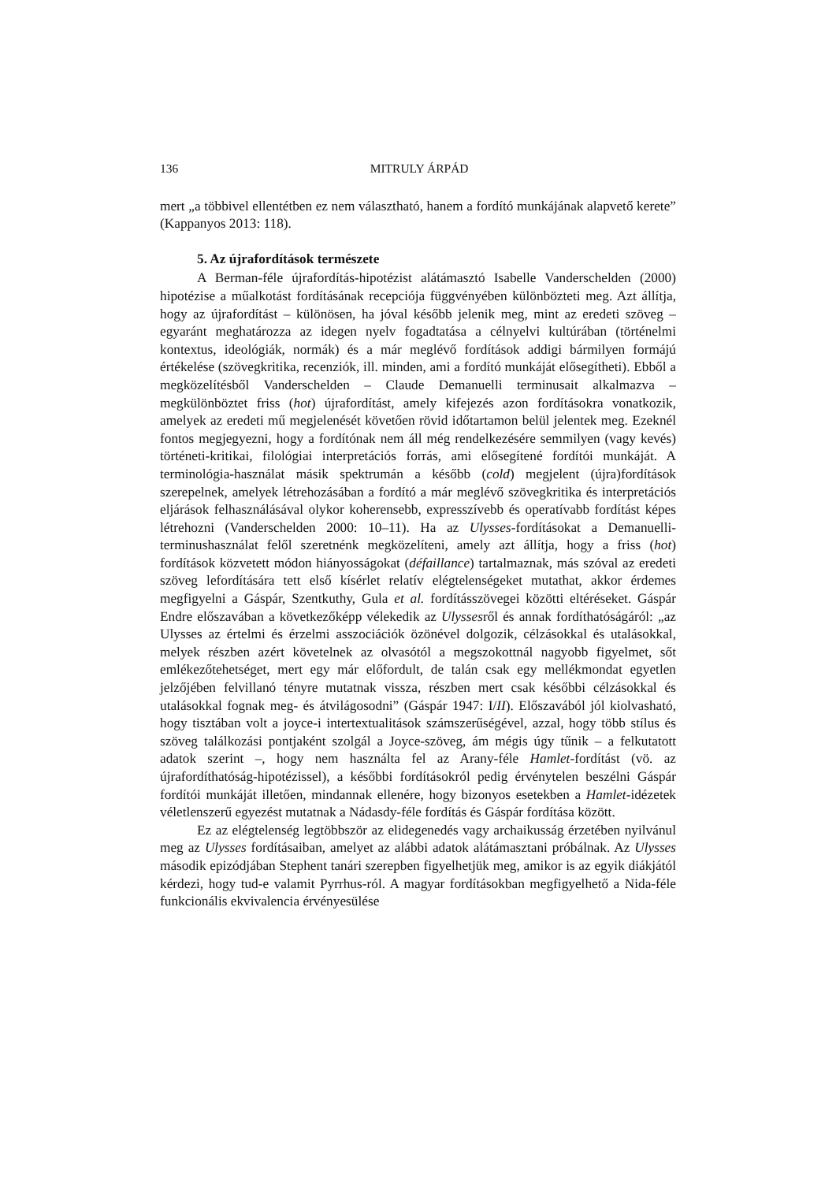136 MITRULY ÁRPÁD
mert „a többivel ellentétben ez nem választható, hanem a fordító munkájának alapvető kerete” (Kappanyos 2013: 118).
5. Az újrafordítások természete
A Berman-féle újrafordítás-hipotézist alátámasztó Isabelle Vanderschelden (2000) hipotézise a műalkotást fordításának recepciója függvényében különbözteti meg. Azt állítja, hogy az újrafordítást – különösen, ha jóval később jelenik meg, mint az eredeti szöveg – egyaránt meghatározza az idegen nyelv fogadtatása a célnyelvi kultúrában (történelmi kontextus, ideológiák, normák) és a már meglévő fordítások addigi bármilyen formájú értékelése (szövegkritika, recenziók, ill. minden, ami a fordító munkáját elősegítheti). Ebből a megközelítésből Vanderschelden – Claude Demanuelli terminusait alkalmazva – megkülönböztet friss (hot) újrafordítást, amely kifejezés azon fordításokra vonatkozik, amelyek az eredeti mű megjelenését követően rövid időtartamon belül jelentek meg. Ezeknél fontos megjegyezni, hogy a fordítónak nem áll még rendelkezésére semmilyen (vagy kevés) történeti-kritikai, filológiai interpretációs forrás, ami elősegítené fordítói munkáját. A terminológia-használat másik spektrumán a később (cold) megjelent (újra)fordítások szerepelnek, amelyek létrehozásában a fordító a már meglévő szövegkritika és interpretációs eljárások felhasználásával olykor koherensebb, expresszívebb és operatívabb fordítást képes létrehozni (Vanderschelden 2000: 10–11). Ha az Ulysses-fordításokat a Demanuelli-terminushasználat felől szeretnénk megközelíteni, amely azt állítja, hogy a friss (hot) fordítások közvetett módon hiányosságokat (défaillance) tartalmaznak, más szóval az eredeti szöveg lefordítására tett első kísérlet relatív elégtelenségeket mutathat, akkor érdemes megfigyelni a Gáspár, Szentkuthy, Gula et al. fordításszövegei közötti eltéréseket. Gáspár Endre előszavában a következőképp vélekedik az Ulyssesről és annak fordíthatóságáról: „az Ulysses az értelmi és érzelmi asszociációk özönével dolgozik, célzásokkal és utalásokkal, melyek részben azért követelnek az olvasótól a megszokottnál nagyobb figyelmet, sőt emlékezőtehetséget, mert egy már előfordult, de talán csak egy mellékmondat egyetlen jelzőjében felvillanó tényre mutatnak vissza, részben mert csak későbbi célzásokkal és utalásokkal fognak meg- és átvilágosodni” (Gáspár 1947: I/II). Előszavából jól kiolvasható, hogy tisztában volt a joyce-i intertextualitások számszerűségével, azzal, hogy több stílus és szöveg találkozási pontjaként szolgál a Joyce-szöveg, ám mégis úgy tűnik – a felkutatott adatok szerint –, hogy nem használta fel az Arany-féle Hamlet-fordítást (vö. az újrafordíthatóság-hipotézissel), a későbbi fordításokról pedig érvénytelen beszélni Gáspár fordítói munkáját illetően, mindannak ellenére, hogy bizonyos esetekben a Hamlet-idézetek véletlenszerű egyezést mutatnak a Nádasdy-féle fordítás és Gáspár fordítása között.
Ez az elégtelenség legtöbbször az elidegenedés vagy archaikusság érzetében nyilvánul meg az Ulysses fordításaiban, amelyet az alábbi adatok alátámasztani próbálnak. Az Ulysses második epizódjában Stephent tanári szerepben figyelhetjük meg, amikor is az egyik diákjától kérdezi, hogy tud-e valamit Pyrrhus-ról. A magyar fordításokban megfigyelhető a Nida-féle funkcionális ekvivalencia érvényesülése